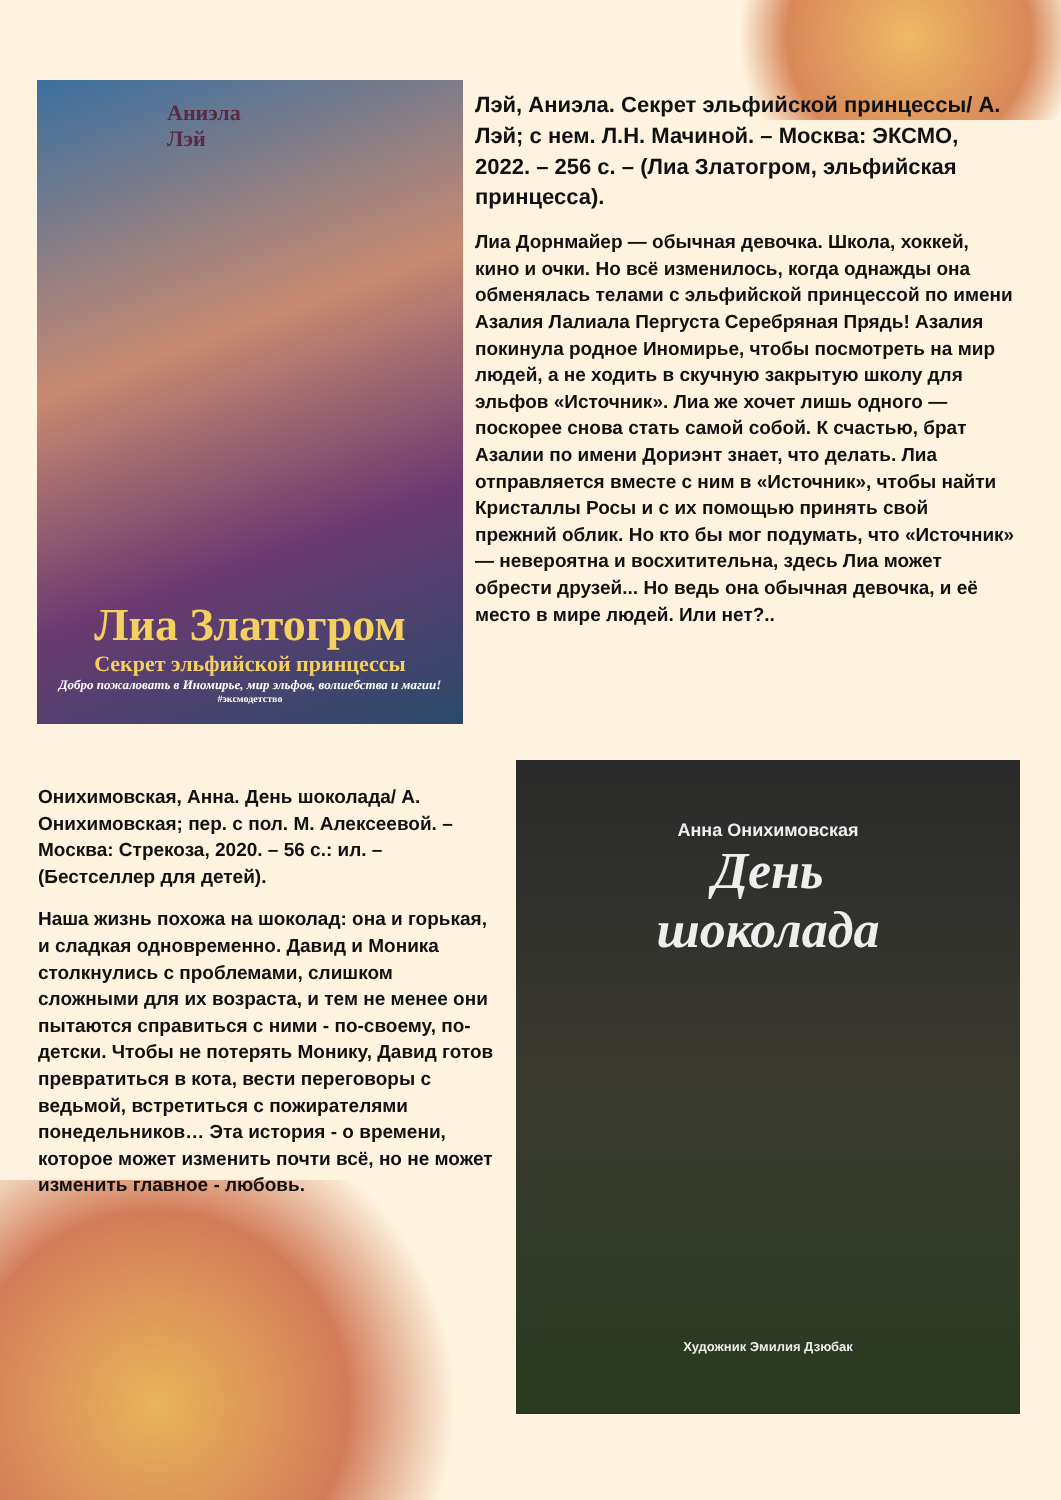Аниэла
Лэй
Лиа Златогром
Секрет эльфийской принцессы
Добро пожаловать в Иномирье, мир эльфов, волшебства и магии!
#эксмодетство
Лэй, Аниэла. Секрет эльфийской принцессы/ А. Лэй; с нем. Л.Н. Мачиной. – Москва: ЭКСМО, 2022. – 256 с. – (Лиа Златогром, эльфийская принцесса).
Лиа Дорнмайер — обычная девочка. Школа, хоккей, кино и очки. Но всё изменилось, когда однажды она обменялась телами с эльфийской принцессой по имени Азалия Лалиала Пергуста Серебряная Прядь! Азалия покинула родное Иномирье, чтобы посмотреть на мир людей, а не ходить в скучную закрытую школу для эльфов «Источник». Лиа же хочет лишь одного — поскорее снова стать самой собой. К счастью, брат Азалии по имени Дориэнт знает, что делать. Лиа отправляется вместе с ним в «Источник», чтобы найти Кристаллы Росы и с их помощью принять свой прежний облик. Но кто бы мог подумать, что «Источник» — невероятна и восхитительна, здесь Лиа может обрести друзей... Но ведь она обычная девочка, и её место в мире людей. Или нет?..
Онихимовская, Анна. День шоколада/ А. Онихимовская; пер. с пол. М. Алексеевой. – Москва: Стрекоза, 2020. – 56 с.: ил. – (Бестселлер для детей).
Наша жизнь похожа на шоколад: она и горькая, и сладкая одновременно. Давид и Моника столкнулись с проблемами, слишком сложными для их возраста, и тем не менее они пытаются справиться с ними - по-своему, по-детски. Чтобы не потерять Монику, Давид готов превратиться в кота, вести переговоры с ведьмой, встретиться с пожирателями понедельников… Эта история - о времени, которое может изменить почти всё, но не может изменить главное - любовь.
Анна Онихимовская
День
шоколада
Художник Эмилия Дзюбак